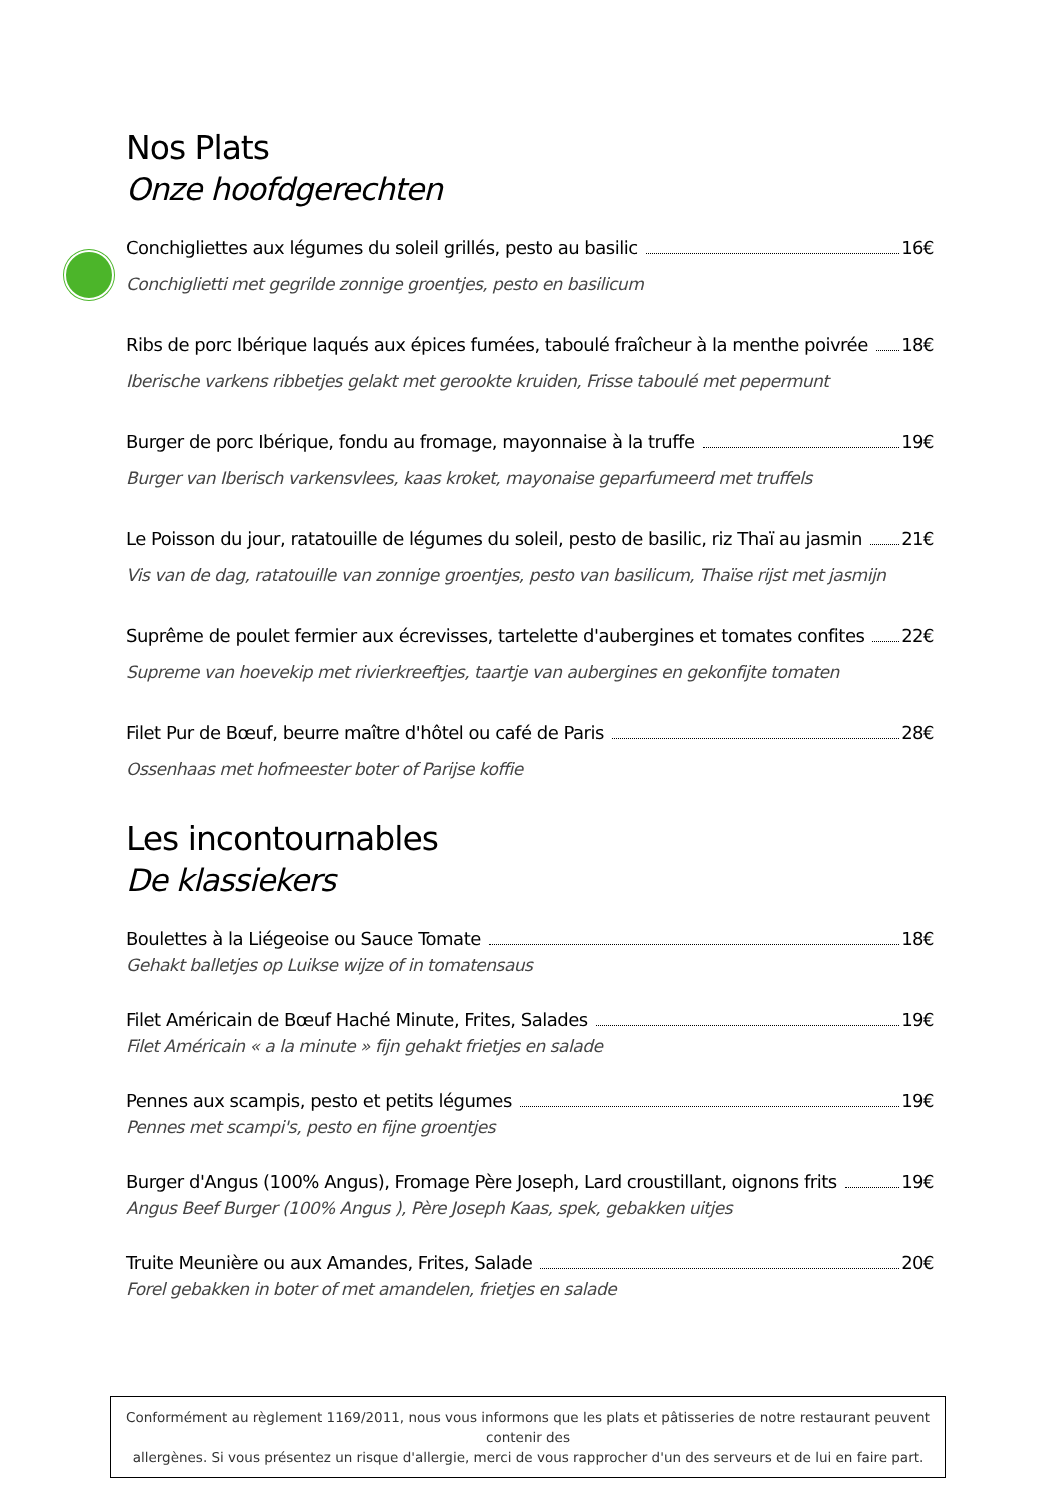Nos Plats
Onze hoofdgerechten
Conchigliettes aux légumes du soleil grillés, pesto au basilic 16€
Conchiglietti met gegrilde zonnige groentjes, pesto en basilicum
Ribs de porc Ibérique laqués aux épices fumées, taboulé fraîcheur à la menthe poivrée 18€
Iberische varkens ribbetjes gelakt met gerookte kruiden, Frisse taboulé met pepermunt
Burger de porc Ibérique, fondu au fromage, mayonnaise à la truffe 19€
Burger van Iberisch varkensvlees, kaas kroket, mayonaise geparfumeerd met truffels
Le Poisson du jour, ratatouille de légumes du soleil, pesto de basilic, riz Thaï au jasmin 21€
Vis van de dag, ratatouille van zonnige groentjes, pesto van basilicum, Thaïse rijst met jasmijn
Suprême de poulet fermier aux écrevisses, tartelette d'aubergines et tomates confites 22€
Supreme van hoevekip met rivierkreeftjes, taartje van aubergines en gekonfijte tomaten
Filet Pur de Bœuf, beurre maître d'hôtel ou café de Paris 28€
Ossenhaas met hofmeester boter of Parijse koffie
Les incontournables
De klassiekers
Boulettes à la Liégeoise ou Sauce Tomate 18€
Gehakt balletjes op Luikse wijze of in tomatensaus
Filet Américain de Bœuf Haché Minute, Frites, Salades 19€
Filet Américain « a la minute » fijn gehakt frietjes en salade
Pennes aux scampis, pesto et petits légumes 19€
Pennes met scampi's, pesto en fijne groentjes
Burger d'Angus (100% Angus), Fromage Père Joseph, Lard croustillant, oignons frits 19€
Angus Beef Burger (100% Angus ), Père Joseph Kaas, spek, gebakken uitjes
Truite Meunière ou aux Amandes, Frites, Salade 20€
Forel gebakken in boter of met amandelen, frietjes en salade
Conformément au règlement 1169/2011, nous vous informons que les plats et pâtisseries de notre restaurant peuvent contenir des
allergènes. Si vous présentez un risque d'allergie, merci de vous rapprocher d'un des serveurs et de lui en faire part.